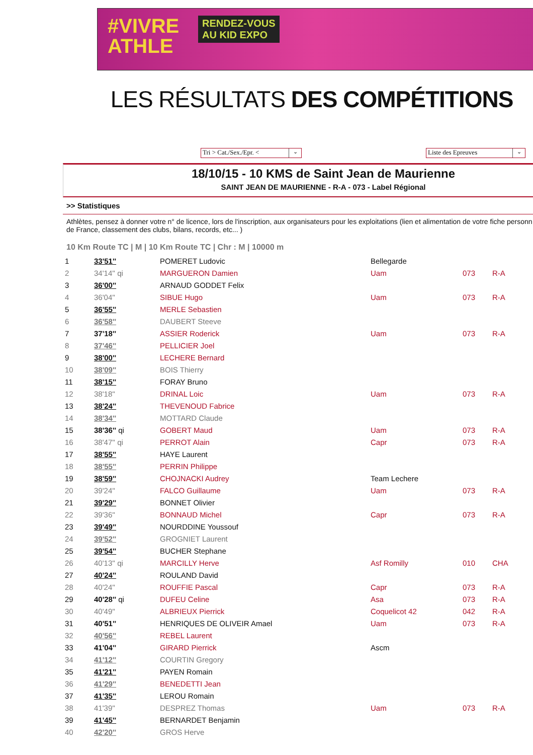#VIVRE
ATHLE
RENDEZ-VOUS
AU KID EXPO
LES RÉSULTATS DES COMPÉTITIONS
Tri > Cat./Sex./Epr. < ⌄
Liste des Epreuves ⌄
18/10/15 - 10 KMS de Saint Jean de Maurienne
SAINT JEAN DE MAURIENNE - R-A - 073 - Label Régional
>> Statistiques
Athlètes, pensez à donner votre n° de licence, lors de l'inscription, aux organisateurs pour les exploitations (lien et alimentation de votre fiche personn
de France, classement des clubs, bilans, records, etc... )
10 Km Route TC | M | 10 Km Route TC | Chr : M | 10000 m
| 1 | 33'51'' | POMERET Ludovic | Bellegarde | | |
| 2 | 34'14'' qi | MARGUERON Damien | Uam | 073 | R-A |
| 3 | 36'00'' | ARNAUD GODDET Felix | | | |
| 4 | 36'04'' | SIBUE Hugo | Uam | 073 | R-A |
| 5 | 36'55'' | MERLE Sebastien | | | |
| 6 | 36'58'' | DAUBERT Steeve | | | |
| 7 | 37'18'' | ASSIER Roderick | Uam | 073 | R-A |
| 8 | 37'46'' | PELLICIER Joel | | | |
| 9 | 38'00'' | LECHERE Bernard | | | |
| 10 | 38'09'' | BOIS Thierry | | | |
| 11 | 38'15'' | FORAY Bruno | | | |
| 12 | 38'18'' | DRINAL Loic | Uam | 073 | R-A |
| 13 | 38'24'' | THEVENOUD Fabrice | | | |
| 14 | 38'34'' | MOTTARD Claude | | | |
| 15 | 38'36'' qi | GOBERT Maud | Uam | 073 | R-A |
| 16 | 38'47'' qi | PERROT Alain | Capr | 073 | R-A |
| 17 | 38'55'' | HAYE Laurent | | | |
| 18 | 38'55'' | PERRIN Philippe | | | |
| 19 | 38'59'' | CHOJNACKI Audrey | Team Lechere | | |
| 20 | 39'24'' | FALCO Guillaume | Uam | 073 | R-A |
| 21 | 39'29'' | BONNET Olivier | | | |
| 22 | 39'36'' | BONNAUD Michel | Capr | 073 | R-A |
| 23 | 39'49'' | NOURDDINE Youssouf | | | |
| 24 | 39'52'' | GROGNIET Laurent | | | |
| 25 | 39'54'' | BUCHER Stephane | | | |
| 26 | 40'13'' qi | MARCILLY Herve | Asf Romilly | 010 | CHA |
| 27 | 40'24'' | ROULAND David | | | |
| 28 | 40'24'' | ROUFFIE Pascal | Capr | 073 | R-A |
| 29 | 40'28'' qi | DUFEU Celine | Asa | 073 | R-A |
| 30 | 40'49'' | ALBRIEUX Pierrick | Coquelicot 42 | 042 | R-A |
| 31 | 40'51'' | HENRIQUES DE OLIVEIR Amael | Uam | 073 | R-A |
| 32 | 40'56'' | REBEL Laurent | | | |
| 33 | 41'04'' | GIRARD Pierrick | Ascm | | |
| 34 | 41'12'' | COURTIN Gregory | | | |
| 35 | 41'21'' | PAYEN Romain | | | |
| 36 | 41'29'' | BENEDETTI Jean | | | |
| 37 | 41'35'' | LEROU Romain | | | |
| 38 | 41'39'' | DESPREZ Thomas | Uam | 073 | R-A |
| 39 | 41'45'' | BERNARDET Benjamin | | | |
| 40 | 42'20'' | GROS Herve | | | |